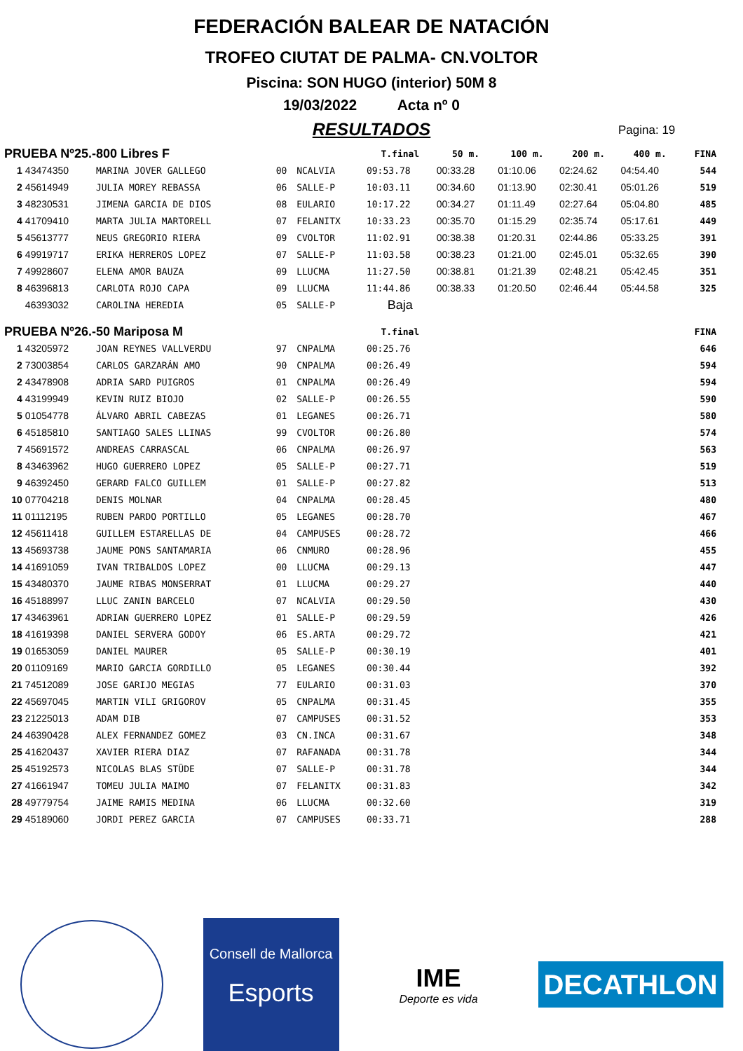FEDERACIÓN BALEAR DE NATACIÓN
TROFEO CIUTAT DE PALMA- CN.VOLTOR
Piscina: SON HUGO (interior) 50M 8
19/03/2022 Acta nº 0
RESULTADOS
Pagina: 19
| PRUEBA Nº25.-800 Libres F | | | | | T.final | 50 m. | 100 m. | 200 m. | 400 m. | FINA |
| --- | --- | --- | --- | --- | --- | --- | --- | --- | --- | --- |
| 1 | 43474350 | MARINA JOVER GALLEGO | 00 | NCALVIA | 09:53.78 | 00:33.28 | 01:10.06 | 02:24.62 | 04:54.40 | 544 |
| 2 | 45614949 | JULIA MOREY REBASSA | 06 | SALLE-P | 10:03.11 | 00:34.60 | 01:13.90 | 02:30.41 | 05:01.26 | 519 |
| 3 | 48230531 | JIMENA GARCIA DE DIOS | 08 | EULARIO | 10:17.22 | 00:34.27 | 01:11.49 | 02:27.64 | 05:04.80 | 485 |
| 4 | 41709410 | MARTA JULIA MARTORELL | 07 | FELANITX | 10:33.23 | 00:35.70 | 01:15.29 | 02:35.74 | 05:17.61 | 449 |
| 5 | 45613777 | NEUS GREGORIO RIERA | 09 | CVOLTOR | 11:02.91 | 00:38.38 | 01:20.31 | 02:44.86 | 05:33.25 | 391 |
| 6 | 49919717 | ERIKA HERREROS LOPEZ | 07 | SALLE-P | 11:03.58 | 00:38.23 | 01:21.00 | 02:45.01 | 05:32.65 | 390 |
| 7 | 49928607 | ELENA AMOR BAUZA | 09 | LLUCMA | 11:27.50 | 00:38.81 | 01:21.39 | 02:48.21 | 05:42.45 | 351 |
| 8 | 46396813 | CARLOTA ROJO CAPA | 09 | LLUCMA | 11:44.86 | 00:38.33 | 01:20.50 | 02:46.44 | 05:44.58 | 325 |
| | 46393032 | CAROLINA HEREDIA | 05 | SALLE-P | Baja | | | | | |
| PRUEBA Nº26.-50 Mariposa M | | | | | T.final | | | | | FINA |
| 1 | 43205972 | JOAN REYNES VALLVERDU | 97 | CNPALMA | 00:25.76 | | | | | 646 |
| 2 | 73003854 | CARLOS GARZARÁN AMO | 90 | CNPALMA | 00:26.49 | | | | | 594 |
| 2 | 43478908 | ADRIA SARD PUIGROS | 01 | CNPALMA | 00:26.49 | | | | | 594 |
| 4 | 43199949 | KEVIN RUIZ BIOJO | 02 | SALLE-P | 00:26.55 | | | | | 590 |
| 5 | 01054778 | ÁLVARO ABRIL CABEZAS | 01 | LEGANES | 00:26.71 | | | | | 580 |
| 6 | 45185810 | SANTIAGO SALES LLINAS | 99 | CVOLTOR | 00:26.80 | | | | | 574 |
| 7 | 45691572 | ANDREAS CARRASCAL | 06 | CNPALMA | 00:26.97 | | | | | 563 |
| 8 | 43463962 | HUGO GUERRERO LOPEZ | 05 | SALLE-P | 00:27.71 | | | | | 519 |
| 9 | 46392450 | GERARD FALCO GUILLEM | 01 | SALLE-P | 00:27.82 | | | | | 513 |
| 10 | 07704218 | DENIS MOLNAR | 04 | CNPALMA | 00:28.45 | | | | | 480 |
| 11 | 01112195 | RUBEN PARDO PORTILLO | 05 | LEGANES | 00:28.70 | | | | | 467 |
| 12 | 45611418 | GUILLEM ESTARELLAS DE | 04 | CAMPUSES | 00:28.72 | | | | | 466 |
| 13 | 45693738 | JAUME PONS SANTAMARIA | 06 | CNMURO | 00:28.96 | | | | | 455 |
| 14 | 41691059 | IVAN TRIBALDOS LOPEZ | 00 | LLUCMA | 00:29.13 | | | | | 447 |
| 15 | 43480370 | JAUME RIBAS MONSERRAT | 01 | LLUCMA | 00:29.27 | | | | | 440 |
| 16 | 45188997 | LLUC ZANIN BARCELO | 07 | NCALVIA | 00:29.50 | | | | | 430 |
| 17 | 43463961 | ADRIAN GUERRERO LOPEZ | 01 | SALLE-P | 00:29.59 | | | | | 426 |
| 18 | 41619398 | DANIEL SERVERA GODOY | 06 | ES.ARTA | 00:29.72 | | | | | 421 |
| 19 | 01653059 | DANIEL MAURER | 05 | SALLE-P | 00:30.19 | | | | | 401 |
| 20 | 01109169 | MARIO GARCIA GORDILLO | 05 | LEGANES | 00:30.44 | | | | | 392 |
| 21 | 74512089 | JOSE GARIJO MEGIAS | 77 | EULARIO | 00:31.03 | | | | | 370 |
| 22 | 45697045 | MARTIN VILI GRIGOROV | 05 | CNPALMA | 00:31.45 | | | | | 355 |
| 23 | 21225013 | ADAM DIB | 07 | CAMPUSES | 00:31.52 | | | | | 353 |
| 24 | 46390428 | ALEX FERNANDEZ GOMEZ | 03 | CN.INCA | 00:31.67 | | | | | 348 |
| 25 | 41620437 | XAVIER RIERA DIAZ | 07 | RAFANADA | 00:31.78 | | | | | 344 |
| 25 | 45192573 | NICOLAS BLAS STÜDE | 07 | SALLE-P | 00:31.78 | | | | | 344 |
| 27 | 41661947 | TOMEU JULIA MAIMO | 07 | FELANITX | 00:31.83 | | | | | 342 |
| 28 | 49779754 | JAIME RAMIS MEDINA | 06 | LLUCMA | 00:32.60 | | | | | 319 |
| 29 | 45189060 | JORDI PEREZ GARCIA | 07 | CAMPUSES | 00:33.71 | | | | | 288 |
Consell de Mallorca
Esports
IME
Deporte es vida
DECATHLON